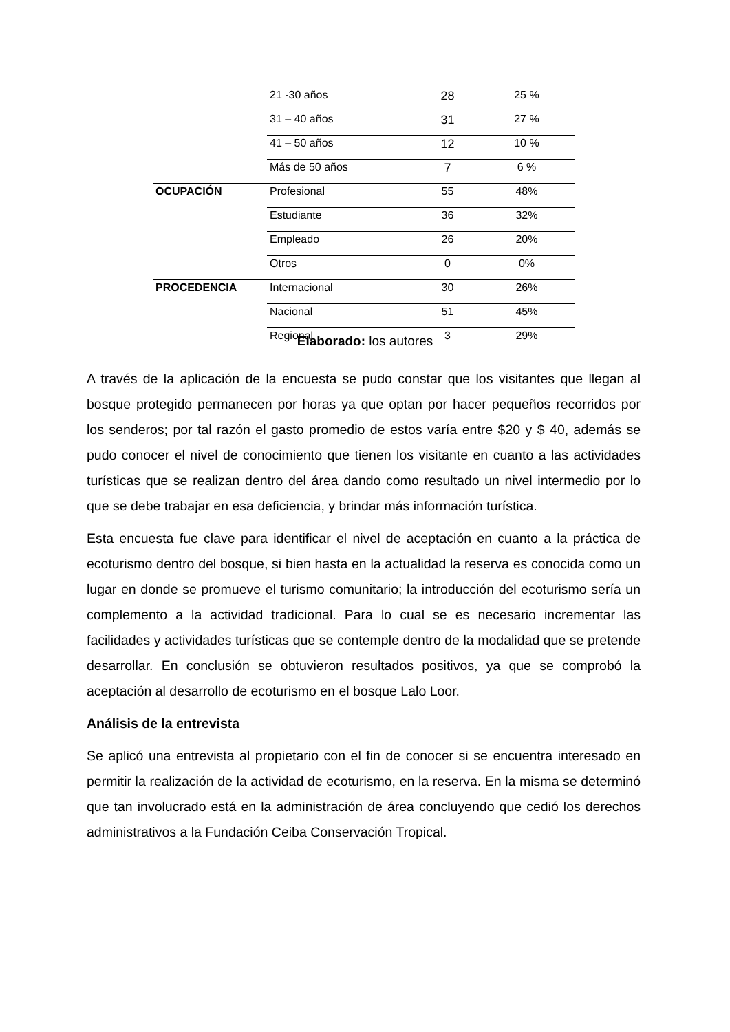| | 21 -30 años | 28 | 25 % |
| | 31 – 40 años | 31 | 27 % |
| | 41 – 50 años | 12 | 10 % |
| | Más de 50 años | 7 | 6 % |
| OCUPACIÓN | Profesional | 55 | 48% |
| | Estudiante | 36 | 32% |
| | Empleado | 26 | 20% |
| | Otros | 0 | 0% |
| PROCEDENCIA | Internacional | 30 | 26% |
| | Nacional | 51 | 45% |
| | Regional | 3 | 29% |
Elaborado: los autores
A través de la aplicación de la encuesta se pudo constar que los visitantes que llegan al bosque protegido permanecen por horas ya que optan por hacer pequeños recorridos por los senderos; por tal razón el gasto promedio de estos varía entre $20 y $ 40, además se pudo conocer el nivel de conocimiento que tienen los visitante en cuanto a las actividades turísticas que se realizan dentro del área dando como resultado un nivel intermedio por lo que se debe trabajar en esa deficiencia, y brindar más información turística.
Esta encuesta fue clave para identificar el nivel de aceptación en cuanto a la práctica de ecoturismo dentro del bosque, si bien hasta en la actualidad la reserva es conocida como un lugar en donde se promueve el turismo comunitario; la introducción del ecoturismo sería un complemento a la actividad tradicional. Para lo cual se es necesario incrementar las facilidades y actividades turísticas que se contemple dentro de la modalidad que se pretende desarrollar. En conclusión se obtuvieron resultados positivos, ya que se comprobó la aceptación al desarrollo de ecoturismo en el bosque Lalo Loor.
Análisis de la entrevista
Se aplicó una entrevista al propietario con el fin de conocer si se encuentra interesado en permitir la realización de la actividad de ecoturismo, en la reserva. En la misma se determinó que tan involucrado está en la administración de área concluyendo que cedió los derechos administrativos a la Fundación Ceiba Conservación Tropical.